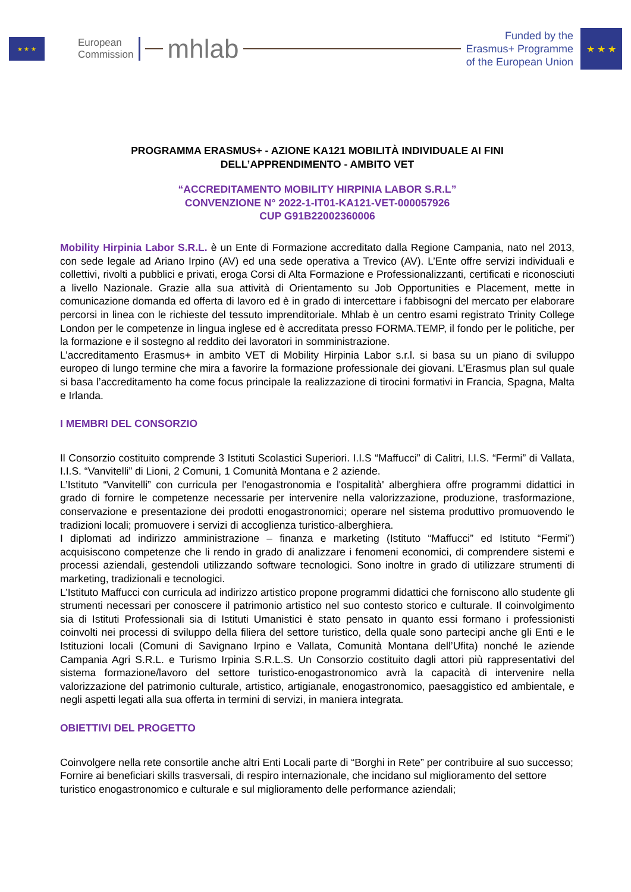★ ★ ★
European
Commission
mhlab
Funded by the
Erasmus+ Programme
of the European Union
★ ★ ★
PROGRAMMA ERASMUS+ - AZIONE KA121 MOBILITÀ INDIVIDUALE AI FINI
DELL’APPRENDIMENTO - AMBITO VET
“ACCREDITAMENTO MOBILITY HIRPINIA LABOR S.R.L”
CONVENZIONE N° 2022-1-IT01-KA121-VET-000057926
CUP G91B22002360006
Mobility Hirpinia Labor S.R.L. è un Ente di Formazione accreditato dalla Regione Campania, nato nel 2013, con sede legale ad Ariano Irpino (AV) ed una sede operativa a Trevico (AV). L’Ente offre servizi individuali e collettivi, rivolti a pubblici e privati, eroga Corsi di Alta Formazione e Professionalizzanti, certificati e riconosciuti a livello Nazionale. Grazie alla sua attività di Orientamento su Job Opportunities e Placement, mette in comunicazione domanda ed offerta di lavoro ed è in grado di intercettare i fabbisogni del mercato per elaborare percorsi in linea con le richieste del tessuto imprenditoriale. Mhlab è un centro esami registrato Trinity College London per le competenze in lingua inglese ed è accreditata presso FORMA.TEMP, il fondo per le politiche, per la formazione e il sostegno al reddito dei lavoratori in somministrazione.
L’accreditamento Erasmus+ in ambito VET di Mobility Hirpinia Labor s.r.l. si basa su un piano di sviluppo europeo di lungo termine che mira a favorire la formazione professionale dei giovani. L’Erasmus plan sul quale si basa l’accreditamento ha come focus principale la realizzazione di tirocini formativi in Francia, Spagna, Malta e Irlanda.
I MEMBRI DEL CONSORZIO
Il Consorzio costituito comprende 3 Istituti Scolastici Superiori. I.I.S “Maffucci” di Calitri, I.I.S. “Fermi” di Vallata, I.I.S. “Vanvitelli” di Lioni, 2 Comuni, 1 Comunità Montana e 2 aziende.
L’Istituto “Vanvitelli” con curricula per l'enogastronomia e l'ospitalità' alberghiera offre programmi didattici in grado di fornire le competenze necessarie per intervenire nella valorizzazione, produzione, trasformazione, conservazione e presentazione dei prodotti enogastronomici; operare nel sistema produttivo promuovendo le tradizioni locali; promuovere i servizi di accoglienza turistico-alberghiera.
I diplomati ad indirizzo amministrazione – finanza e marketing (Istituto “Maffucci” ed Istituto “Fermi”) acquisiscono competenze che li rendo in grado di analizzare i fenomeni economici, di comprendere sistemi e processi aziendali, gestendoli utilizzando software tecnologici. Sono inoltre in grado di utilizzare strumenti di marketing, tradizionali e tecnologici.
L’Istituto Maffucci con curricula ad indirizzo artistico propone programmi didattici che forniscono allo studente gli strumenti necessari per conoscere il patrimonio artistico nel suo contesto storico e culturale. Il coinvolgimento sia di Istituti Professionali sia di Istituti Umanistici è stato pensato in quanto essi formano i professionisti coinvolti nei processi di sviluppo della filiera del settore turistico, della quale sono partecipi anche gli Enti e le Istituzioni locali (Comuni di Savignano Irpino e Vallata, Comunità Montana dell’Ufita) nonché le aziende Campania Agri S.R.L. e Turismo Irpinia S.R.L.S. Un Consorzio costituito dagli attori più rappresentativi del sistema formazione/lavoro del settore turistico-enogastronomico avrà la capacità di intervenire nella valorizzazione del patrimonio culturale, artistico, artigianale, enogastronomico, paesaggistico ed ambientale, e negli aspetti legati alla sua offerta in termini di servizi, in maniera integrata.
OBIETTIVI DEL PROGETTO
Coinvolgere nella rete consortile anche altri Enti Locali parte di “Borghi in Rete” per contribuire al suo successo;
Fornire ai beneficiari skills trasversali, di respiro internazionale, che incidano sul miglioramento del settore turistico enogastronomico e culturale e sul miglioramento delle performance aziendali;